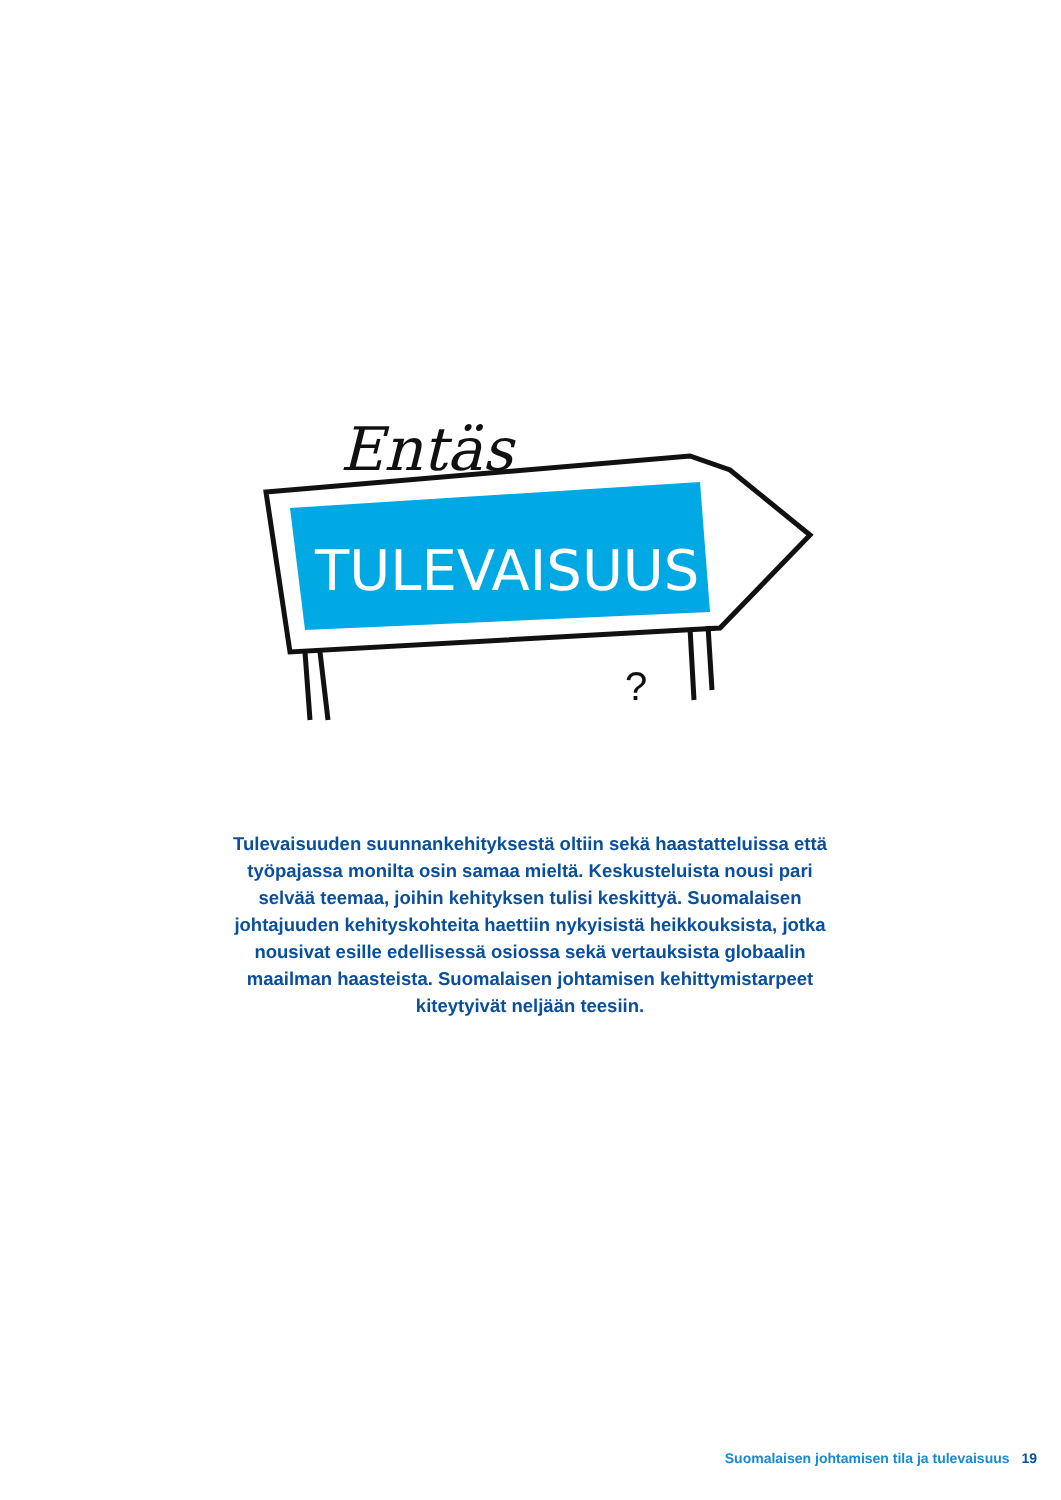Entäs
TULEVAISUUS
?
Tulevaisuuden suunnankehityksestä oltiin sekä haastatteluissa että työpajassa monilta osin samaa mieltä. Keskusteluista nousi pari selvää teemaa, joihin kehityksen tulisi keskittyä. Suomalaisen johtajuuden kehityskohteita haettiin nykyisistä heikkouksista, jotka nousivat esille edellisessä osiossa sekä vertauksista globaalin maailman haasteista. Suomalaisen johtamisen kehittymistarpeet kiteytyivät neljään teesiin.
Suomalaisen johtamisen tila ja tulevaisuus 19